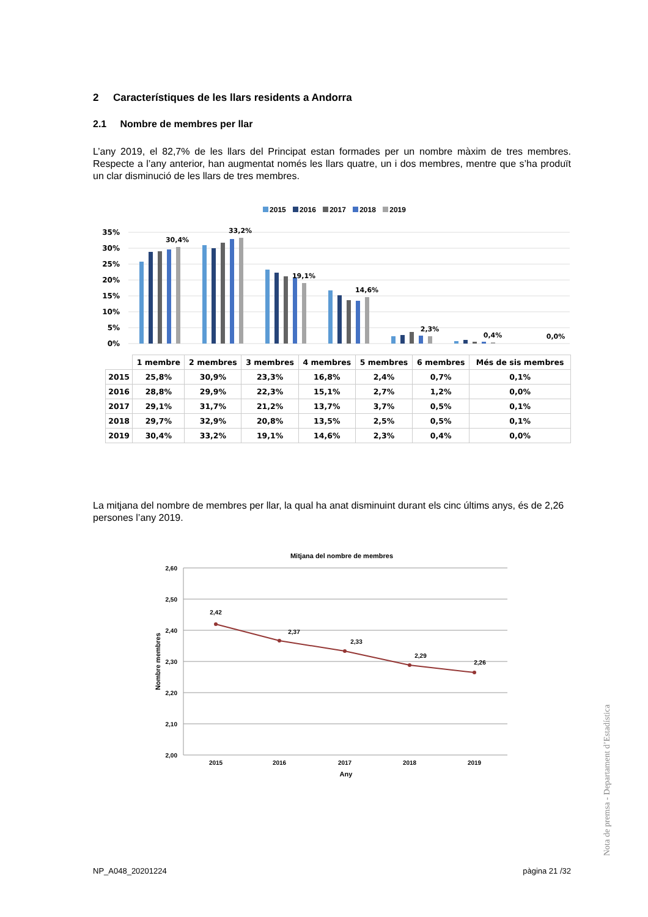2 Característiques de les llars residents a Andorra
2.1 Nombre de membres per llar
L’any 2019, el 82,7% de les llars del Principat estan formades per un nombre màxim de tres membres. Respecte a l’any anterior, han augmentat només les llars quatre, un i dos membres, mentre que s’ha produït un clar disminució de les llars de tres membres.
2015 2016 2017 2018 2019
35%
30%
25%
20%
15%
10%
5%
0%
30,4%
33,2%
19,1%
14,6%
2,3%
0,4%
0,0%
| | 1 membre | 2 membres | 3 membres | 4 membres | 5 membres | 6 membres | Més de sis membres |
| --- | --- | --- | --- | --- | --- | --- | --- |
| 2015 | 25,8% | 30,9% | 23,3% | 16,8% | 2,4% | 0,7% | 0,1% |
| 2016 | 28,8% | 29,9% | 22,3% | 15,1% | 2,7% | 1,2% | 0,0% |
| 2017 | 29,1% | 31,7% | 21,2% | 13,7% | 3,7% | 0,5% | 0,1% |
| 2018 | 29,7% | 32,9% | 20,8% | 13,5% | 2,5% | 0,5% | 0,1% |
| 2019 | 30,4% | 33,2% | 19,1% | 14,6% | 2,3% | 0,4% | 0,0% |
La mitjana del nombre de membres per llar, la qual ha anat disminuint durant els cinc últims anys, és de 2,26 persones l’any 2019.
Mitjana del nombre de membres
2,60
2,50
2,40
2,30
2,20
2,10
2,00
2,42
2,37
2,33
2,29
2,26
2015
2016
2017
2018
2019
Any
Nombre membres
Nota de premsa - Departament d’Estadística
NP_A048_20201224 pàgina 21 /32